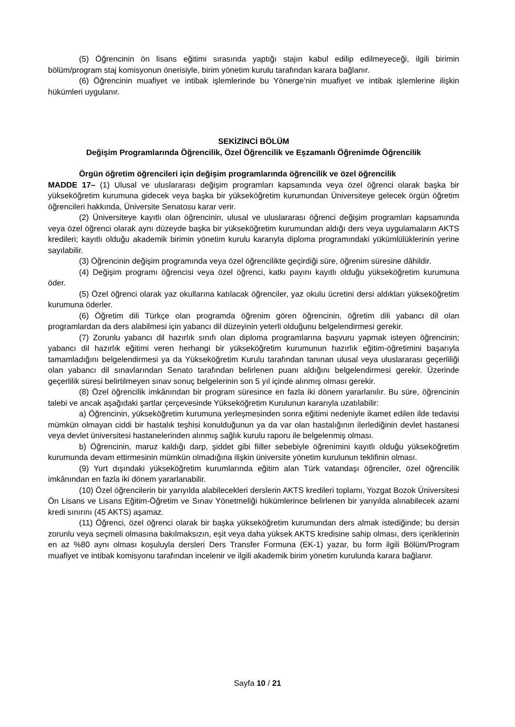(5) Öğrencinin ön lisans eğitimi sırasında yaptığı stajın kabul edilip edilmeyeceği, ilgili birimin bölüm/program staj komisyonun önerisiyle, birim yönetim kurulu tarafından karara bağlanır.
(6) Öğrencinin muafiyet ve intibak işlemlerinde bu Yönerge’nin muafiyet ve intibak işlemlerine ilişkin hükümleri uygulanır.
SEKİZİNCİ BÖLÜM
Değişim Programlarında Öğrencilik, Özel Öğrencilik ve Eşzamanlı Öğrenimde Öğrencilik
Örgün öğretim öğrencileri için değişim programlarında öğrencilik ve özel öğrencilik
MADDE 17– (1) Ulusal ve uluslararası değişim programları kapsamında veya özel öğrenci olarak başka bir yükseköğretim kurumuna gidecek veya başka bir yükseköğretim kurumundan Üniversiteye gelecek örgün öğretim öğrencileri hakkında, Üniversite Senatosu karar verir.
(2) Üniversiteye kayıtlı olan öğrencinin, ulusal ve uluslararası öğrenci değişim programları kapsamında veya özel öğrenci olarak aynı düzeyde başka bir yükseköğretim kurumundan aldığı ders veya uygulamaların AKTS kredileri; kayıtlı olduğu akademik birimin yönetim kurulu kararıyla diploma programındaki yükümlülüklerinin yerine sayılabilir.
(3) Öğrencinin değişim programında veya özel öğrencilikte geçirdiği süre, öğrenim süresine dâhildir.
(4) Değişim programı öğrencisi veya özel öğrenci, katkı payını kayıtlı olduğu yükseköğretim kurumuna öder.
(5) Özel öğrenci olarak yaz okullarına katılacak öğrenciler, yaz okulu ücretini dersi aldıkları yükseköğretim kurumuna öderler.
(6) Öğretim dili Türkçe olan programda öğrenim gören öğrencinin, öğretim dili yabancı dil olan programlardan da ders alabilmesi için yabancı dil düzeyinin yeterli olduğunu belgelendirmesi gerekir.
(7) Zorunlu yabancı dil hazırlık sınıfı olan diploma programlarına başvuru yapmak isteyen öğrencinin; yabancı dil hazırlık eğitimi veren herhangi bir yükseköğretim kurumunun hazırlık eğitim-öğretimini başarıyla tamamladığını belgelendirmesi ya da Yükseköğretim Kurulu tarafından tanınan ulusal veya uluslararası geçerliliği olan yabancı dil sınavlarından Senato tarafından belirlenen puanı aldığını belgelendirmesi gerekir. Üzerinde geçerlilik süresi belirtilmeyen sınav sonuç belgelerinin son 5 yıl içinde alınmış olması gerekir.
(8) Özel öğrencilik imkânından bir program süresince en fazla iki dönem yararlanılır. Bu süre, öğrencinin talebi ve ancak aşağıdaki şartlar çerçevesinde Yükseköğretim Kurulunun kararıyla uzatılabilir:
a) Öğrencinin, yükseköğretim kurumuna yerleşmesinden sonra eğitimi nedeniyle ikamet edilen ilde tedavisi mümkün olmayan ciddi bir hastalık teşhisi konulduğunun ya da var olan hastalığının ilerlediğinin devlet hastanesi veya devlet üniversitesi hastanelerinden alınmış sağlık kurulu raporu ile belgelenmiş olması.
b) Öğrencinin, maruz kaldığı darp, şiddet gibi fiiller sebebiyle öğrenimini kayıtlı olduğu yükseköğretim kurumunda devam ettirmesinin mümkün olmadığına ilişkin üniversite yönetim kurulunun teklifinin olması.
(9) Yurt dışındaki yükseköğretim kurumlarında eğitim alan Türk vatandaşı öğrenciler, özel öğrencilik imkânından en fazla iki dönem yararlanabilir.
(10) Özel öğrencilerin bir yarıyılda alabilecekleri derslerin AKTS kredileri toplamı, Yozgat Bozok Üniversitesi Ön Lisans ve Lisans Eğitim-Öğretim ve Sınav Yönetmeliği hükümlerince belirlenen bir yarıyılda alınabilecek azami kredi sınırını (45 AKTS) aşamaz.
(11) Öğrenci, özel öğrenci olarak bir başka yükseköğretim kurumundan ders almak istediğinde; bu dersin zorunlu veya seçmeli olmasına bakılmaksızın, eşit veya daha yüksek AKTS kredisine sahip olması, ders içeriklerinin en az %80 aynı olması koşuluyla dersleri Ders Transfer Formuna (EK-1) yazar, bu form ilgili Bölüm/Program muafiyet ve intibak komisyonu tarafından incelenir ve ilgili akademik birim yönetim kurulunda karara bağlanır.
Sayfa 10 / 21